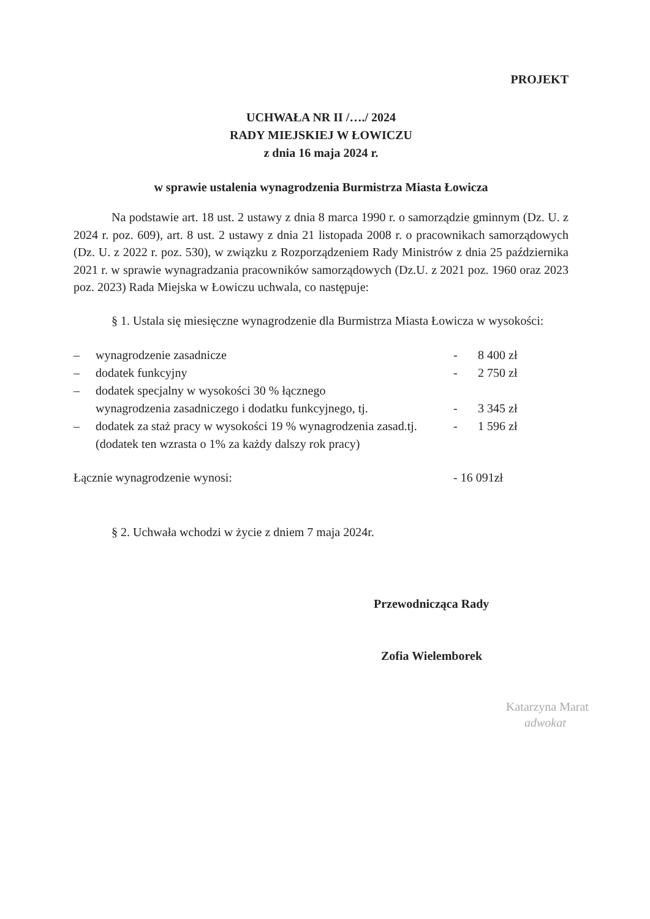PROJEKT
UCHWAŁA NR II /…./ 2024
RADY MIEJSKIEJ W ŁOWICZU
z dnia 16 maja 2024 r.
w sprawie ustalenia wynagrodzenia Burmistrza Miasta Łowicza
Na podstawie art. 18 ust. 2 ustawy z dnia 8 marca 1990 r. o samorządzie gminnym (Dz. U. z 2024 r. poz. 609), art. 8 ust. 2 ustawy z dnia 21 listopada 2008 r. o pracownikach samorządowych (Dz. U. z 2022 r. poz. 530), w związku z Rozporządzeniem Rady Ministrów z dnia 25 października 2021 r. w sprawie wynagradzania pracowników samorządowych (Dz.U. z 2021 poz. 1960 oraz 2023 poz. 2023) Rada Miejska w Łowiczu uchwala, co następuje:
§ 1. Ustala się miesięczne wynagrodzenie dla Burmistrza Miasta Łowicza w wysokości:
| – | wynagrodzenie zasadnicze | - | 8 400 zł |
| – | dodatek funkcyjny | - | 2 750 zł |
| – | dodatek specjalny w wysokości 30 % łącznego wynagrodzenia zasadniczego i dodatku funkcyjnego, tj. | - | 3 345 zł |
| – | dodatek za staż pracy w wysokości 19 % wynagrodzenia zasad.tj. (dodatek ten wzrasta o 1% za każdy dalszy rok pracy) | - | 1 596 zł |
| Łącznie wynagrodzenie wynosi: | - 16 091zł |
§ 2. Uchwała wchodzi w życie z dniem 7 maja 2024r.
Przewodnicząca Rady
Zofia Wielemborek
Katarzyna Marat
adwokat